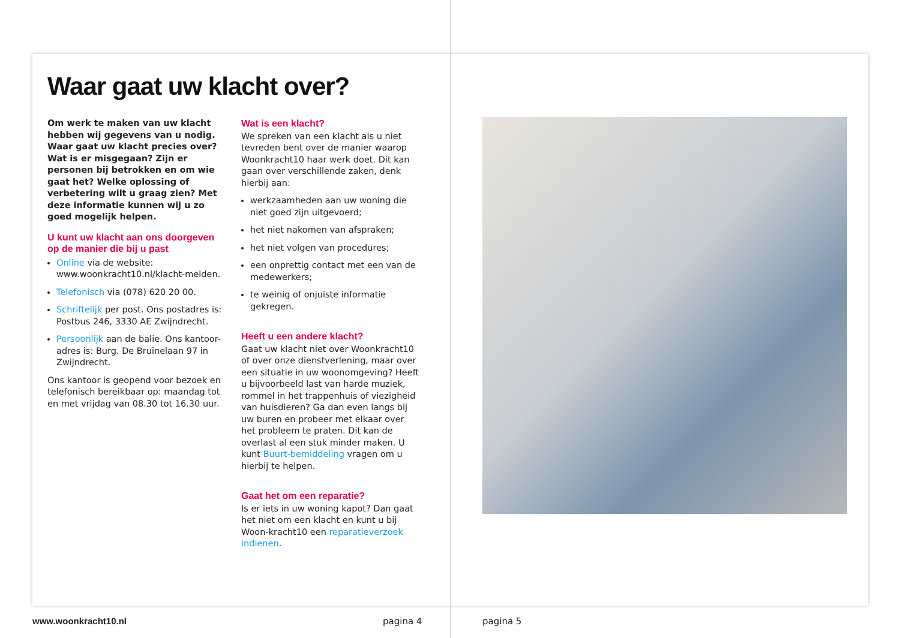Waar gaat uw klacht over?
Om werk te maken van uw klacht hebben wij gegevens van u nodig. Waar gaat uw klacht precies over? Wat is er misgegaan? Zijn er personen bij betrokken en om wie gaat het? Welke oplossing of verbetering wilt u graag zien? Met deze informatie kunnen wij u zo goed mogelijk helpen.
U kunt uw klacht aan ons doorgeven op de manier die bij u past
Online via de website: www.woonkracht10.nl/klacht-melden.
Telefonisch via (078) 620 20 00.
Schriftelijk per post. Ons postadres is: Postbus 246, 3330 AE Zwijndrecht.
Persoonlijk aan de balie. Ons kantoor-adres is: Burg. De Bruïnelaan 97 in Zwijndrecht.
Ons kantoor is geopend voor bezoek en telefonisch bereikbaar op: maandag tot en met vrijdag van 08.30 tot 16.30 uur.
Wat is een klacht?
We spreken van een klacht als u niet tevreden bent over de manier waarop Woonkracht10 haar werk doet. Dit kan gaan over verschillende zaken, denk hierbij aan:
werkzaamheden aan uw woning die niet goed zijn uitgevoerd;
het niet nakomen van afspraken;
het niet volgen van procedures;
een onprettig contact met een van de medewerkers;
te weinig of onjuiste informatie gekregen.
Heeft u een andere klacht?
Gaat uw klacht niet over Woonkracht10 of over onze dienstverlening, maar over een situatie in uw woonomgeving? Heeft u bijvoorbeeld last van harde muziek, rommel in het trappenhuis of viezigheid van huisdieren? Ga dan even langs bij uw buren en probeer met elkaar over het probleem te praten. Dit kan de overlast al een stuk minder maken. U kunt Buurt-bemiddeling vragen om u hierbij te helpen.
Gaat het om een reparatie?
Is er iets in uw woning kapot? Dan gaat het niet om een klacht en kunt u bij Woon-kracht10 een reparatieverzoek indienen.
www.woonkracht10.nl pagina 4 pagina 5